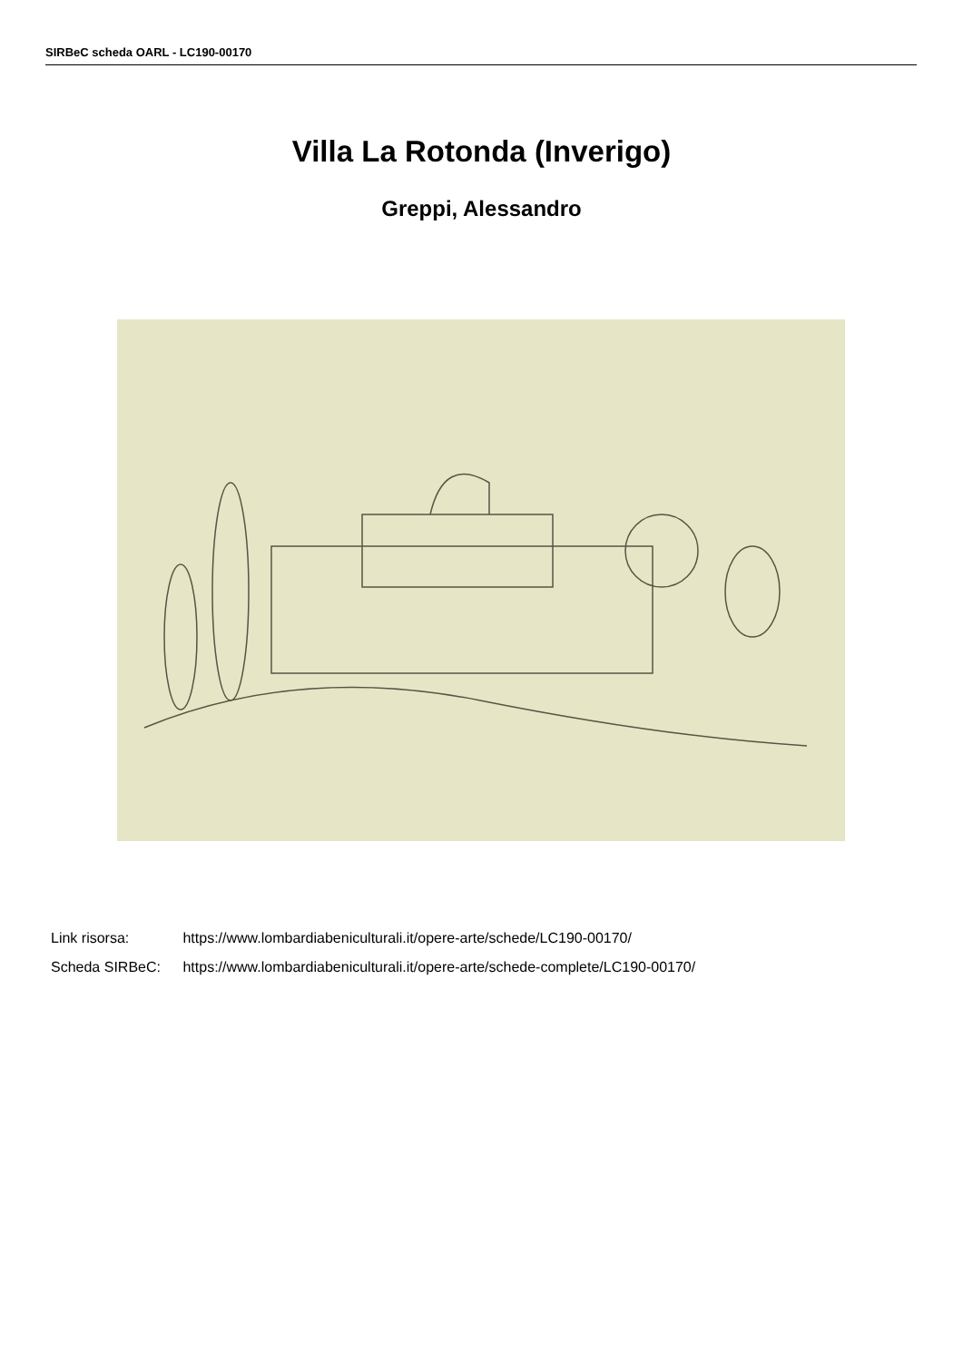SIRBeC scheda OARL - LC190-00170
Villa La Rotonda (Inverigo)
Greppi, Alessandro
Link risorsa: https://www.lombardiabeniculturali.it/opere-arte/schede/LC190-00170/
Scheda SIRBeC: https://www.lombardiabeniculturali.it/opere-arte/schede-complete/LC190-00170/